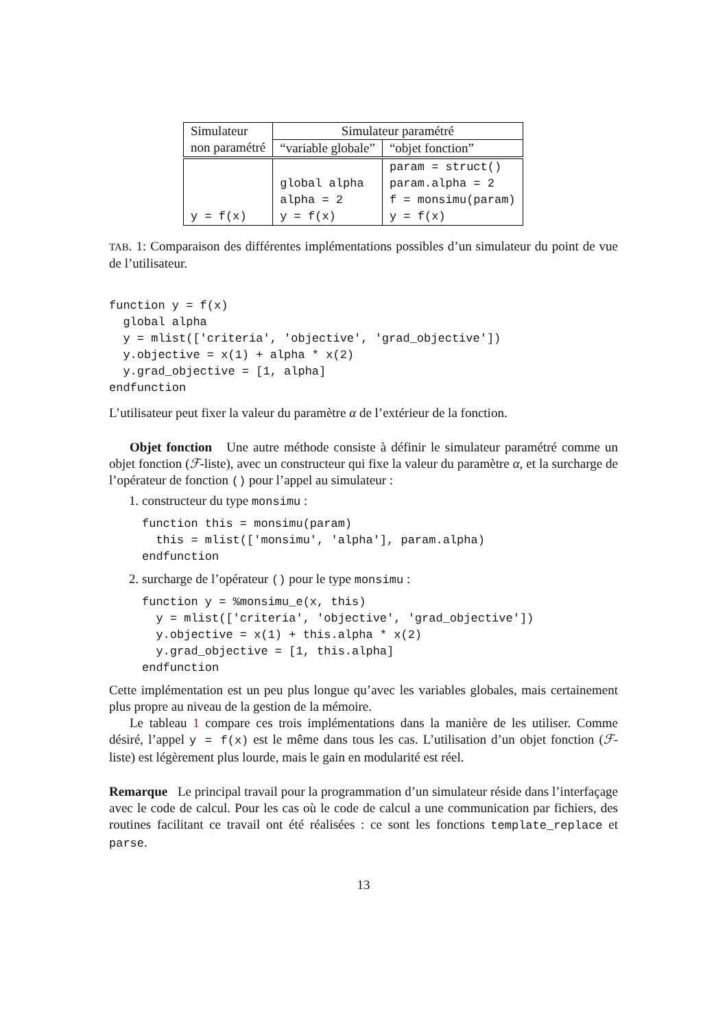| Simulateur non paramétré | Simulateur paramétré | |
| | “variable globale” | “objet fonction” |
| y = f(x) | global alpha alpha = 2 y = f(x) | param = struct() param.alpha = 2 f = monsimu(param) y = f(x) |
TAB. 1: Comparaison des différentes implémentations possibles d’un simulateur du point de vue de l’utilisateur.
function y = f(x)
  global alpha
  y = mlist(['criteria', 'objective', 'grad_objective'])
  y.objective = x(1) + alpha * x(2)
  y.grad_objective = [1, alpha]
endfunction
L’utilisateur peut fixer la valeur du paramètre α de l’extérieur de la fonction.
Objet fonction Une autre méthode consiste à définir le simulateur paramétré comme un objet fonction (ℱ-liste), avec un constructeur qui fixe la valeur du paramètre α, et la surcharge de l’opérateur de fonction () pour l’appel au simulateur :
1. constructeur du type monsimu :
function this = monsimu(param)
  this = mlist(['monsimu', 'alpha'], param.alpha)
endfunction
2. surcharge de l’opérateur () pour le type monsimu :
function y = %monsimu_e(x, this)
  y = mlist(['criteria', 'objective', 'grad_objective'])
  y.objective = x(1) + this.alpha * x(2)
  y.grad_objective = [1, this.alpha]
endfunction
Cette implémentation est un peu plus longue qu’avec les variables globales, mais certainement plus propre au niveau de la gestion de la mémoire.
Le tableau 1 compare ces trois implémentations dans la manière de les utiliser. Comme désiré, l’appel y = f(x) est le même dans tous les cas. L’utilisation d’un objet fonction (ℱ-liste) est légèrement plus lourde, mais le gain en modularité est réel.
Remarque Le principal travail pour la programmation d’un simulateur réside dans l’interfaçage avec le code de calcul. Pour les cas où le code de calcul a une communication par fichiers, des routines facilitant ce travail ont été réalisées : ce sont les fonctions template_replace et parse.
13